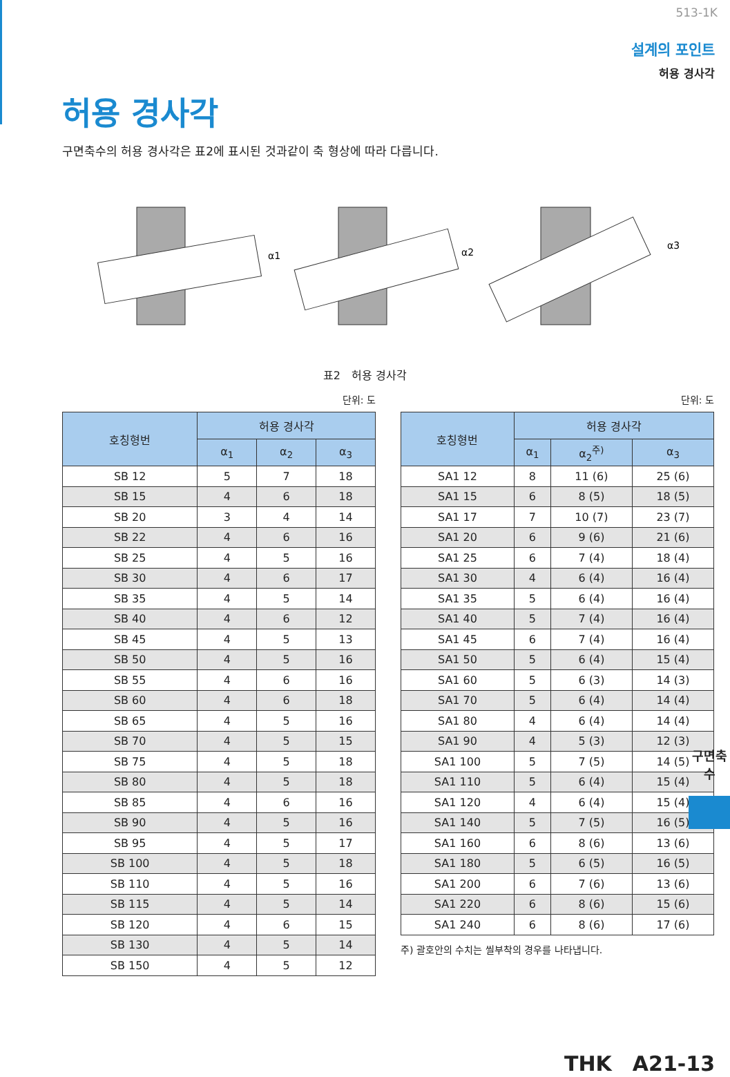513-1K
설계의 포인트
허용 경사각
허용 경사각
구면축수의 허용 경사각은 표2에 표시된 것과같이 축 형상에 따라 다릅니다.
α1
α2
α3
표2　허용 경사각
단위: 도
| 호칭형번 | 허용 경사각 | | |
| --- | --- | --- | --- |
| | α<sub>1</sub> | α<sub>2</sub> | α<sub>3</sub> |
| SB 12 | 5 | 7 | 18 |
| SB 15 | 4 | 6 | 18 |
| SB 20 | 3 | 4 | 14 |
| SB 22 | 4 | 6 | 16 |
| SB 25 | 4 | 5 | 16 |
| SB 30 | 4 | 6 | 17 |
| SB 35 | 4 | 5 | 14 |
| SB 40 | 4 | 6 | 12 |
| SB 45 | 4 | 5 | 13 |
| SB 50 | 4 | 5 | 16 |
| SB 55 | 4 | 6 | 16 |
| SB 60 | 4 | 6 | 18 |
| SB 65 | 4 | 5 | 16 |
| SB 70 | 4 | 5 | 15 |
| SB 75 | 4 | 5 | 18 |
| SB 80 | 4 | 5 | 18 |
| SB 85 | 4 | 6 | 16 |
| SB 90 | 4 | 5 | 16 |
| SB 95 | 4 | 5 | 17 |
| SB 100 | 4 | 5 | 18 |
| SB 110 | 4 | 5 | 16 |
| SB 115 | 4 | 5 | 14 |
| SB 120 | 4 | 6 | 15 |
| SB 130 | 4 | 5 | 14 |
| SB 150 | 4 | 5 | 12 |
단위: 도
| 호칭형번 | 허용 경사각 | | |
| --- | --- | --- | --- |
| | α<sub>1</sub> | α<sub>2</sub><sup>주)</sup> | α<sub>3</sub> |
| SA1 12 | 8 | 11 (6) | 25 (6) |
| SA1 15 | 6 | 8 (5) | 18 (5) |
| SA1 17 | 7 | 10 (7) | 23 (7) |
| SA1 20 | 6 | 9 (6) | 21 (6) |
| SA1 25 | 6 | 7 (4) | 18 (4) |
| SA1 30 | 4 | 6 (4) | 16 (4) |
| SA1 35 | 5 | 6 (4) | 16 (4) |
| SA1 40 | 5 | 7 (4) | 16 (4) |
| SA1 45 | 6 | 7 (4) | 16 (4) |
| SA1 50 | 5 | 6 (4) | 15 (4) |
| SA1 60 | 5 | 6 (3) | 14 (3) |
| SA1 70 | 5 | 6 (4) | 14 (4) |
| SA1 80 | 4 | 6 (4) | 14 (4) |
| SA1 90 | 4 | 5 (3) | 12 (3) |
| SA1 100 | 5 | 7 (5) | 14 (5) |
| SA1 110 | 5 | 6 (4) | 15 (4) |
| SA1 120 | 4 | 6 (4) | 15 (4) |
| SA1 140 | 5 | 7 (5) | 16 (5) |
| SA1 160 | 6 | 8 (6) | 13 (6) |
| SA1 180 | 5 | 6 (5) | 16 (5) |
| SA1 200 | 6 | 7 (6) | 13 (6) |
| SA1 220 | 6 | 8 (6) | 15 (6) |
| SA1 240 | 6 | 8 (6) | 17 (6) |
주) 괄호안의 수치는 씰부착의 경우를 나타냅니다.
구면축수
THK　A21-13